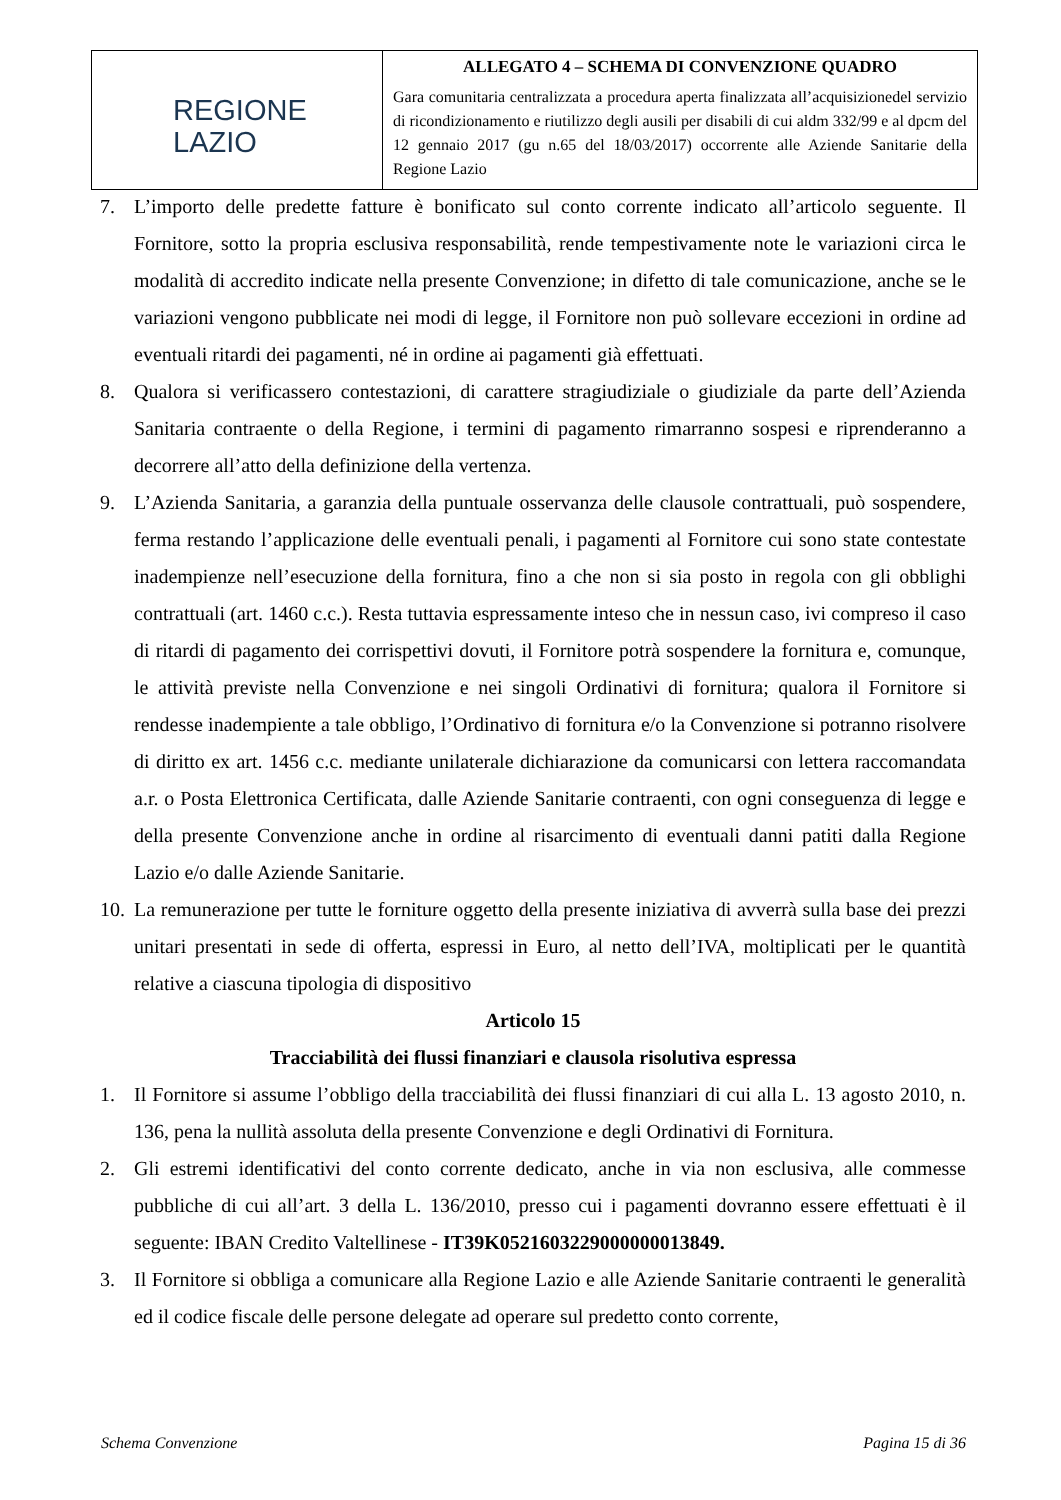| REGIONE LAZIO | ALLEGATO 4 – SCHEMA DI CONVENZIONE QUADRO Gara comunitaria centralizzata a procedura aperta finalizzata all’acquisizionedel servizio di ricondizionamento e riutilizzo degli ausili per disabili di cui aldm 332/99 e al dpcm del 12 gennaio 2017 (gu n.65 del 18/03/2017) occorrente alle Aziende Sanitarie della Regione Lazio |
7. L’importo delle predette fatture è bonificato sul conto corrente indicato all’articolo seguente. Il Fornitore, sotto la propria esclusiva responsabilità, rende tempestivamente note le variazioni circa le modalità di accredito indicate nella presente Convenzione; in difetto di tale comunicazione, anche se le variazioni vengono pubblicate nei modi di legge, il Fornitore non può sollevare eccezioni in ordine ad eventuali ritardi dei pagamenti, né in ordine ai pagamenti già effettuati.
8. Qualora si verificassero contestazioni, di carattere stragiudiziale o giudiziale da parte dell’Azienda Sanitaria contraente o della Regione, i termini di pagamento rimarranno sospesi e riprenderanno a decorrere all’atto della definizione della vertenza.
9. L’Azienda Sanitaria, a garanzia della puntuale osservanza delle clausole contrattuali, può sospendere, ferma restando l’applicazione delle eventuali penali, i pagamenti al Fornitore cui sono state contestate inadempienze nell’esecuzione della fornitura, fino a che non si sia posto in regola con gli obblighi contrattuali (art. 1460 c.c.). Resta tuttavia espressamente inteso che in nessun caso, ivi compreso il caso di ritardi di pagamento dei corrispettivi dovuti, il Fornitore potrà sospendere la fornitura e, comunque, le attività previste nella Convenzione e nei singoli Ordinativi di fornitura; qualora il Fornitore si rendesse inadempiente a tale obbligo, l’Ordinativo di fornitura e/o la Convenzione si potranno risolvere di diritto ex art. 1456 c.c. mediante unilaterale dichiarazione da comunicarsi con lettera raccomandata a.r. o Posta Elettronica Certificata, dalle Aziende Sanitarie contraenti, con ogni conseguenza di legge e della presente Convenzione anche in ordine al risarcimento di eventuali danni patiti dalla Regione Lazio e/o dalle Aziende Sanitarie.
10. La remunerazione per tutte le forniture oggetto della presente iniziativa di avverrà sulla base dei prezzi unitari presentati in sede di offerta, espressi in Euro, al netto dell’IVA, moltiplicati per le quantità relative a ciascuna tipologia di dispositivo
Articolo 15
Tracciabilità dei flussi finanziari e clausola risolutiva espressa
1. Il Fornitore si assume l’obbligo della tracciabilità dei flussi finanziari di cui alla L. 13 agosto 2010, n. 136, pena la nullità assoluta della presente Convenzione e degli Ordinativi di Fornitura.
2. Gli estremi identificativi del conto corrente dedicato, anche in via non esclusiva, alle commesse pubbliche di cui all’art. 3 della L. 136/2010, presso cui i pagamenti dovranno essere effettuati è il seguente: IBAN Credito Valtellinese - IT39K0521603229000000013849.
3. Il Fornitore si obbliga a comunicare alla Regione Lazio e alle Aziende Sanitarie contraenti le generalità ed il codice fiscale delle persone delegate ad operare sul predetto conto corrente,
Schema Convenzione Pagina 15 di 36